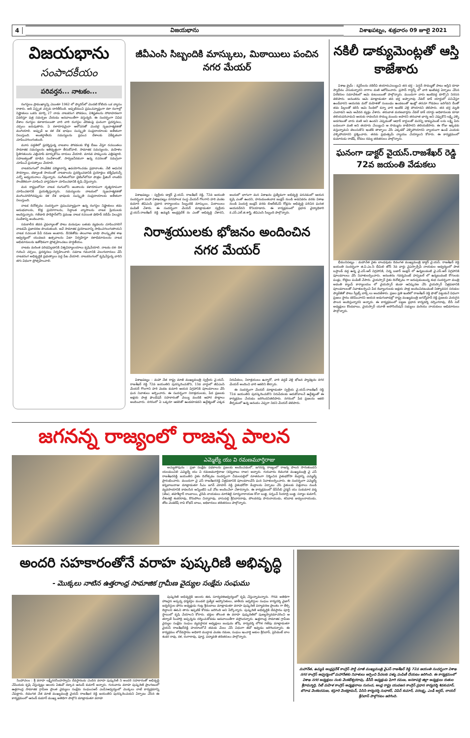4 విజయభాను విశాఖపట్నం, శుక్రవారం 09 జూలై 2021
విజయభాను
సంపాదకీయం
పరివర్తన... నాటకం...
రంగస్థలం ప్రాముఖ్యాన్ని చెబుతూ 1962 లో ప్యారిస్‌లో మొదటి కోటియ ఒక వ్యాసం రాశారు. అది విస్తృత చర్చకు దారితీసింది. అప్పటినుంచి ప్రపంచవ్యాప్తంగా కళా రంగాల్లో నిష్ణాతులు ఒకరు మార్చి 27 నాడు నాటకరంగ పోకడలు, విశిష్టతలను సోదాహరణగా వివరిస్తూ పత్ర సమర్పణ చేయడం ఆనవాయితీగా వస్తున్నది. ఈ సందర్భంగా వివిధ దేశాల రంగస్థల కళాకారులంతా వారి వారి రంగస్థల వేదికలపై ఘనంగా ప్రదర్శనలు, చర్చలు జరుపుతారు. ఏ కళారూపమైనా ఆలోచనతో మొదలై సృజనాత్మకతతో ముగియాలి. అప్పుడే ఆ కళ దేశ భాషలు సంస్కృతి సంప్రదాయాలకు అతీతంగా నిలుస్తుంది. అంతర్జాతీయ సమస్యలను ప్రపంచ దేశాలకు ఏకీకృతంగా చూపించగలుగుతుంది.
మూస పద్ధతిలో ప్రదర్శిస్తున్న నాటకాల పోకడలకు కొత్త బీజం వేస్తూ రచయితలు సామాజిక సమస్యలను ఇతివృత్తంగా తీసుకోవాలి. సామాజిక సమస్యలను, మహిళల స్థితిగతులను ఎత్తిచూపి మార్పుకోసం దారులు వేయాలి. మానవ హక్కులను ఎత్తిపట్టాలి. సహజత్వంతో కూడిన సందేశాలతో, సార్వజనీనకంగా ఉన్న రచనలతో సమగ్రంగా చూపించే ప్రయత్నాలు చేయాలి.
నాటకరంగంలో సాంకేతిక పరిజ్ఞానాన్ని ఉపయోగించడం ప్రధానాంశం. నేటి ఆధునిక సౌకర్యాలు, టెక్నాలజీ సాయంతో నాటకాలను ప్రదర్శించడానికి ప్రయోక్తలు టెక్నీషియన్స్ ఎన్నో అధ్యయనాలు చేస్తున్నారు. సంగీతంలోనూ లైటింగ్‌లోనూ పాత్రల ఫ్రీజింగ్ లాంటివి సాంకేతికంగా చూపించి వాస్తవికంగా చూపించడానికి కృషి చేస్తున్నారు.
మన రాష్ట్రంలోనూ నాటక రంగంలోని అంశాలను కళారూపంగా దృశ్యరూపంగా చూపించటానికి ప్రయత్నిస్తున్నారు. సమస్యలను నాటకంలో సృజనాత్మకతతో ముగించగలిగినప్పుడు కళ దేశ భాషలకు సంస్కృతి సంప్రదాయాలకు అతీతంగా నిలుస్తుంది.
నాటక దినోత్సవం సందర్భంగా ప్రపంచవ్యాప్తంగా ఉన్న రంగస్థల నిష్ణాతులు తమ అనుభవాలను, కొత్త ప్రయోగాలను, సిద్ధాంత వ్యాసాలను నాటక ప్రియులకు అందిస్తున్నారు. గతేడాది పాకిస్థాన్‌లోని ప్రముఖ నాటక రచయిత షాహిద్ నదీమ్ విలువైన సందేశాన్ని అందించారు.
సమకాలీన జీవన వైఫల్యాలతో పాటు మనుషుల బతుకు వ్యథలను చూపించగలిగే నాటకమే ప్రజాదరణ పొందుతుంది. అవే సామాజిక ప్రయోజనాన్ని సాధించగలుగుతాయని నాటక రచయిత పీవీ రమణ అంటారు. దీనికితోడు తెలంగాణ భాషా సాంస్కృతిక శాఖ ఆధ్వర్యంలో యువజన ఉత్సవాలను ఏటా నిర్వహిస్తూ కళాభిమానులను నాటక అభిమానులను ఇతోధికంగా ప్రోత్సహించటం హర్షణీయం.
నాటకం మరింత పరిఢవిల్లడానికి విశ్వవిద్యాలయాలు కృషిచేయాలి. నాటకం దశ- దిశ గురించి చర్చలు, ప్రదర్శనలు నిర్వహించాలి. సమాజ గమనానికి వెలుగుదారులు వేసే నాటకరంగ అభివృద్ధికి ప్రభుత్వాలు పెద్ద పీట వేయాలి. నాటకరంగంలో కృషిచేస్తున్న వారిని తగు విధంగా ప్రోత్సహించాలి.
జీవీఎంసి సిబ్బందికి మాస్కులు, మిఠాయిలు పంచిన నగర మేయర్
విశాఖపట్నం : స్వర్గీయ డాక్టర్ వై.యస్. రాజశేఖర్ రెడ్డి, 72వ జయంతి సందర్భంగా మహా విశాఖపట్నం నగరపాలక సంస్థ మేయర్ గొలగాని హరి వెంకట కుమారి జీవిఎంసి ప్రధాన కార్యాలయం సిబ్బందికి మాస్కులు, మిఠాయిలు పంపిణీ చేశారు. ఈ సందర్భంగా మేయర్ మాట్లాడుతూ స్వర్గీయ వై.యస్.రాజశేఖర్ రెడ్డి ఉమ్మడి ఆంధ్రప్రదేశ్ ను ఎంతో అభివృద్ధి చేశారని, అందులో భాగంగా మన విశాఖను ప్రత్యేకంగా అభివృద్ధి పరచడంలో ఆయన కృషి ఎంతో ఉందని, హనుమంతువాక జంక్షన్ నుండి అడవివరం వరకు విశాఖ నుండి పెందుర్తి జంక్షన్ వరకు బిఆర్‌టిఎస్ రోడ్లను అభివృద్ధి పరిచిన ఘనత ఆయనదేనని కొనియాడారు. ఈ కార్యక్రమంలో ప్రధాన వైద్యాధికారి కె.ఎస్.ఎల్.జి.శాస్త్రి, జీవిఎంసి సిబ్బంది పాల్గొన్నారు.
నిరాశ్రయులకు భోజనం అందించిన నగర మేయర్
విశాఖపట్నం : మహా నేత రాష్ట్ర మాజీ ముఖ్యమంత్రి స్వర్గీయ వై.యస్. రాజశేఖర్ రెడ్డి 72వ జయంతిని పురస్కరించుకొని, 13వ వార్డులో జీవిఎంసి మేయర్ గొలగాని హరి వెంకట కుమారి ఆయన విగ్రహానికి పూలమాలలు వేసి ఘన నివాళులు అర్పించారు. ఈ సందర్భంగా నిరాశ్రయులకు, పేద ప్రజలకు అక్షయ పాత్ర ఫౌండేషన్ సహకారంతో వెయ్యి మందికి ఆహార పొట్లాలు అందించారు. నగరంలో ఏ ఒక్కరూ ఆకలితో ఉండకూడదని ఉద్దేశ్యంతో ఎక్కడ నిరుపేదలు, నిరాశ్రయులు ఉన్నారో, వారి వద్దకే వెళ్లి భోజన ప్యాకెట్లను నగర మేయర్ అందించి వారి ఆకలిని తీర్చారు.
ఈ సందర్భంగా మేయర్ మాట్లాడుతూ స్వర్గీయ వై.యస్.రాజశేఖర్ రెడ్డి 72వ జయంతిని పురస్కరించుకొని నిరుపేదలకు ఆదుకోవాలనే ఉద్దేశ్యంతో ఈ కార్యక్రమం చేయడం జరిగిందనితెలిపారు. నగరంలో పేద ప్రజలను ఆకలి తీర్చడంలో ఉన్న ఆనందం చెప్పరా నిదని మేయర్ తెలిపారు.
నకిలీ డాక్యుమెంట్లతో ఆస్తి కాజేశారు
విశాఖ క్రైమ్ : కెవైసీలను నకిలీవి తయారుచెయ్యించి తన భర్త - పెన్షన్ సొమ్ముతో పాటు ఆస్తిని కూడా స్వాధీనం చేసుకున్నారని నాగాల మణి ఆరోపించారు. ప్రసాద్ గార్డెన్స్ లో వారి ఇంటివద్ద ఏర్పాటు చేసిన విలేకరుల సమావేశంలో ఆమె కుటుంబంతో పాల్గొన్నారు. ముందుగా వారు ఇంటివద్ద కూర్చొని నిరసన తెలిపారు. అనంతరం ఆమె మాట్లాడుతూ తన భర్త అప్పారావు నేవల్ డాక్ యార్డులో పనిచేస్తూ ఉండేవారని ఆయనకు మరో మహిళతో సంబంధం ఉండటంతో ఇంట్లో తరచూ గొడవలు జరిగేవని దీంతో తమ పిల్లలతో కలిసి ఆమె సింధిలో కన్నా వారి ఇంటికి వెళ్లి పోయానని తెలిపారు. తన భర్త మృతి చెందాడని ఆమె ఆవేదన వ్యక్తం చేశారు. తరువాత మరణవార్తను నేవల్ డాక్ యార్డు అధికారులకు కూడా తెలియపరిచామని ఆయకు రావలసిన సొమ్ము ముందు అపారని తరువాత భార్య అని చెప్పుకొని లక్ష్మి వెళ్ళి అడగటంతో వారు మణి అని ఉందని చెప్పడంతో ఆధార్ కార్డులతో మరెన్ని డాక్యుమెంట్ లను లక్ష్మి పేరు బదులుగా మణి అని తయారు చేయ్యించి ఆ సొమ్మును కాజేసారని తెలియజేసారు. ఈ రోజు ఇక్కడకు వస్తున్నామని తెలుసుకొని ఇంటికి తాళ్ళాలు వేసి ఎక్కడకో వెళ్ళిపోయారని న్యాయంగా ఉండే ఎందుకు వెళ్ళిపోయారని ప్రశ్నించారు. తనకు ప్రభుత్వమే న్యాయం చేయ్యాలని కోరారు. ఈ కార్యక్రమంలో కుమారుడు రాజేష్, కోడలు రమ్య తదితరులు పాల్గొన్నారు.
ఘనంగా డాక్టర్ వైయస్.రాజశేఖర్ రెడ్డి 72వ జయంతి వేడుకలు
భీమునిపట్నం : మహానేత రైతు బాంధవుడు దివంగత ముఖ్యమంత్రి డాక్టర్ వై.యస్. రాజశేఖర్ రెడ్డి జయంతి సందర్భంగా జి.వి.ఎం.సి భీమిలి జోన్ 3వ వార్డు వైఎస్సార్సీపీ నాయకుల ఆధ్వర్యంలో పాత బస్టాండ్ వద్ద ఉన్న వై.ఎస్.ఆర్ విగ్రహానికి, చిన్న బజార్ జంక్షన్ లో ఉన్నటువంటి వై.ఎస్.ఆర్ విగ్రహానికి పూలమాలలు వేసి నివాళులర్పించారు. అనంతరం గవర్నమెంట్ హస్పటల్ లో ఉన్నటువంటి రోగులకు పండ్లు, రొట్టెలు పంపిణీ చేసారు. వైయస్సార్ రైతు దినోత్సవం గా జరుపుకుంటున్న శుభ సందర్భంగా మంత్రి అవంతి క్యాంప్ కార్యాలయం లో వైయస్సార్ జెండా ఆవిష్కరణ చేసి వైయస్సార్ చిత్రపటానికి పూలమాలలతో నివాళులర్పించి పేద దివ్యాంగులకు అక్షయ పాత్ర అందించినటువంటి నిత్యావసర సరుకుల ప్యాకేజీతో పాటు స్వీట్స్ బాక్స్ లు అందజేశారు. ప్రజల ప్రతి ఇంటిలో రాజశేఖర్ రెడ్డి ఫొటో పెట్టుకునే విధంగా ప్రజలు స్థానం కలిపించారని ఆయన అడుగుజాడల్లో రాష్ట్ర ముఖ్యమంత్రి జగన్మోహన్ రెడ్డి ప్రజలకు మెరుగైన పాలన అందిస్తున్నారని అన్నారు. ఈ కార్యక్రమంలో పట్టణ ప్రధాన కార్యదర్శి నర్సింగరావు, బీసీ సెల్ అధ్యక్షులు కొండబాబు, వైయస్సార్ యూత్ అసోసియేషన్ సభ్యులు మరియు నాయకులు అభిమానులు పాల్గొన్నారు.
జగనన్న రాజ్యంలో రాజన్న పాలన
ఎమ్మెల్యే యు వి రమణమూర్తిరాజు
అచ్యుతాపురం : ప్రజా సంక్షేమ పథకాలను ప్రజలకు అందించడంలో, జగనన్న రాజ్యంలో రాజన్న పాలన సాగుతుందని యలమంచిలి ఎమ్మెల్యే యు వి రమణమూర్తిరాజు (కన్నబాబు రాజు) అన్నారు. గురువారం దివంగత ముఖ్యమంత్రి వై ఎస్ రాజశేఖరరెడ్డి జయంతిని రైతు దినోత్సవం సందర్భంగా చీమలపల్లిలో నూతనంగా నిర్మించిన రైతుభరోసా కేంద్రాన్ని ఎమ్మెల్యే ప్రారంభించారు. ముందుగా వై ఎస్ రాజశేఖరరెడ్డి చిత్రపటానికి పూలమాలవేసి ఘన నివాళులర్పించారు. ఈ సందర్భంగా ఎమ్మెల్యే కన్నబాబురాజు మాట్లాడుతూ సీఎం జగన్ మోహన్ రెడ్డి రైతుభరోసా కేంద్రాలను ఏర్పాటు చేసి రైతులకు విత్తనాలు నుండి వ్యవసాయానికి కావలసిన అన్నింటిని ఒకే చోట అందించేలా చేశారన్నారు. ఈ కార్యక్రమంలో డీసీసీబి చైర్మన్ యు సుకుమార వర్మ (తేజ), తహశీల్దార్ రాంబాయి, వైసిపి నాయకులు మారిశెట్టి సూర్యనారాయణ కోనా బుజ్జి, సర్పంచ్ సియాద్రి బుజ్జి, సర్మాల కుమార్, దేశంశెట్టి శంకరరావు, కొరుపోలు చిన్నారావు, వాసుపల్లి శ్రీనివాసరావు, పోలవరపు పారునాయుడు, శనివాడ జువ్వలనాయుడు, తోట వెంకటేష్ రావి శోభన్ బాబు, అధికారులు తదితరులు పాల్గొన్నారు.
అందరి సహకారంతోనే వరాహ పుష్కరిణి అభివృద్ధి
- మొక్కలు నాటిన ఉత్తరాంధ్ర సామాజిక గ్రామీణ వైద్యుల సంక్షేమ సంఘము
సింహాచలం : శ్రీ వరాహ లక్ష్మీనరసింహస్వామి దేవస్థానంకు చెందిన వరాహ పుష్కరిణి ని అందరి సహకారంతో అభివృద్ధి చేసేందుకు కృషి చేస్తున్నట్లు ఆలయ ఏఈవో నక్కాన ఆనంద్ కుమార్ అన్నారు. గురువారం వరాహ పుష్కరిణి ప్రాంగణంలో ఉత్తరాంధ్ర సామాజిక గ్రామీణ ప్రాంత వైద్యులు సంక్షేమ సంఘం(ఆర్ ఎంపీ)ఆధ్వర్యంలో మొక్కలు నాటే కార్యక్రమాన్ని చేపట్టారు. దివంగత నేత మాజీ ముఖ్యమంత్రి వైయస్ రాజశేఖర రెడ్డి జయంతిని పురస్కరించుకుని ఏర్పాటు చేసిన ఈ కార్యక్రమంలో ఆనంద్ కుమార్ ముఖ్య అతిథిగా పాల్గొని మాట్లాడుతూ వరాహ
పుష్కరిణి అభివృద్ధికి ఆలయ ఈఓ సూర్యకళఆధ్వర్యంలో కృషి చేస్తున్నామన్నారు. గౌరవ అతిథిగా హాజరైన అప్పన్న ధర్మకర్తల మండలి ప్రత్యేక ఆహ్వానితులు, జాతీయ జర్నలిస్టుల సంఘం కార్యదర్శి వైజాగ్ జర్నలిస్టుల ఫోరం అధ్యక్షుడు గంట్ల శ్రీనుబాబు మాట్లాడుతూ వరాహ పుష్కరిణి పర్యావరణ ప్రాంతం గా తీర్చి దిద్దాలని ఈఓని తాను ఇప్పటికే కోరడం జరిగింది అని పేర్కొన్నారు. పుష్కరిణి అభివృద్ధికి దేవస్థానం పూర్తి స్థాయిలో కృషి చేయాలని కోరారు. భక్తుల తొలుత ఈ వరాహ పుష్కరిణిలో పుణ్యస్నానమాచరించి ఆ తర్వాతే సింహాద్రి అప్పన్నను దర్శించుకోవడం ఆనవాయితీగా వస్తోందన్నారు. ఉత్తరాంధ్ర సామాజిక గ్రామీణ వైద్యుల సంక్షేమ సంఘం వ్యవస్థాపక అధ్యక్షులు జంపుమ జోషి, కార్యదర్శి లోగిశ గణేషు మాట్లాడుతూ వైయస్ రాజశేఖర్‌రెడ్డి హయాంలోనే తమకు మేలు చేసే విధంగా జీవో ఇవ్వడం జరిగిందన్నారు. ఈ కార్యక్రమం లోదేవస్థానం అధికారి ముద్దాడ వెంకట రమణ, సంఘం ఇంచార్జి ఆకుల శ్రీనివాస్, ప్రెసిడెంట్ బాల శంకర రావు, కళ, రంగారావు, పూర్ణ, పద్మావతి తదితరులు పాల్గొన్నారు.
మహానేత, ఉమ్మడి ఆంధ్రప్రదేశ్ కాంగ్రెస్ పార్టీ మాజీ ముఖ్యమంత్రి వైఎస్ రాజశేఖర్ రెడ్డి 72వ జయంతి సందర్భంగా విశాఖ నగర కాంగ్రెస్ ఆధ్వర్యంలో మహానేతకు నివాళులు అర్పించి పేదలకు పళ్ళు పంపిణీ చేయటం జరిగింది. ఈ కార్యక్రమంలో విశాఖ నగర అధ్యక్షులు సంకు వెంకటేశ్వరరావు, డీసీసీ అధ్యక్షుడు ఘోగి రమణ, అనకాపల్లి జిల్లా అధ్యక్షులు రుతుల శ్రీరామ్మూర్తి, సిటీ మహిళ కాంగ్రెస్ అధ్యక్షురాలు సునంద, ఆంధ్ర రాష్ట్ర యువజన కాంగ్రెస్ ప్రధాన కార్యదర్శి శివకుమార్, బొరాడ వెంకటరమణ, కస్తూరి వెంకట్రామన్, పిసిసి కార్యదర్శి సుధాకర్, విపిన్ కుమార్, వరలక్ష్మ, ఎండీ అర్షద్, లాయర్ శ్రీనివాస్ పాల్గొనటం జరిగింది.